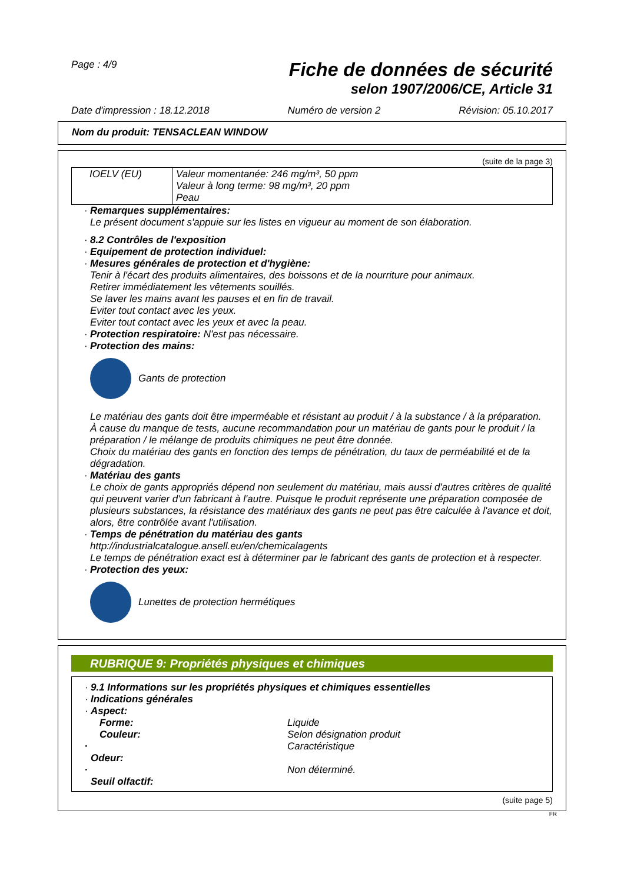Page : 4/9
Fiche de données de sécurité
selon 1907/2006/CE, Article 31
Date d'impression : 18.12.2018 Numéro de version 2 Révision: 05.10.2017
Nom du produit: TENSACLEAN WINDOW
(suite de la page 3)
| IOELV (EU) | Valeur momentanée: 246 mg/m³, 50 ppm Valeur à long terme: 98 mg/m³, 20 ppm Peau |
· Remarques supplémentaires:
Le présent document s'appuie sur les listes en vigueur au moment de son élaboration.
· 8.2 Contrôles de l'exposition
· Equipement de protection individuel:
· Mesures générales de protection et d'hygiène:
Tenir à l'écart des produits alimentaires, des boissons et de la nourriture pour animaux.
Retirer immédiatement les vêtements souillés.
Se laver les mains avant les pauses et en fin de travail.
Eviter tout contact avec les yeux.
Eviter tout contact avec les yeux et avec la peau.
· Protection respiratoire: N'est pas nécessaire.
· Protection des mains:
Gants de protection
Le matériau des gants doit être imperméable et résistant au produit / à la substance / à la préparation.
À cause du manque de tests, aucune recommandation pour un matériau de gants pour le produit / la préparation / le mélange de produits chimiques ne peut être donnée.
Choix du matériau des gants en fonction des temps de pénétration, du taux de perméabilité et de la dégradation.
· Matériau des gants
Le choix de gants appropriés dépend non seulement du matériau, mais aussi d'autres critères de qualité qui peuvent varier d'un fabricant à l'autre. Puisque le produit représente une préparation composée de plusieurs substances, la résistance des matériaux des gants ne peut pas être calculée à l'avance et doit, alors, être contrôlée avant l'utilisation.
· Temps de pénétration du matériau des gants
http://industrialcatalogue.ansell.eu/en/chemicalagents
Le temps de pénétration exact est à déterminer par le fabricant des gants de protection et à respecter.
· Protection des yeux:
Lunettes de protection hermétiques
RUBRIQUE 9: Propriétés physiques et chimiques
· 9.1 Informations sur les propriétés physiques et chimiques essentielles
· Indications générales
· Aspect:
Forme: Liquide
Couleur: Selon désignation produit
· Odeur: Caractéristique
· Seuil olfactif: Non déterminé.
(suite page 5)
FR